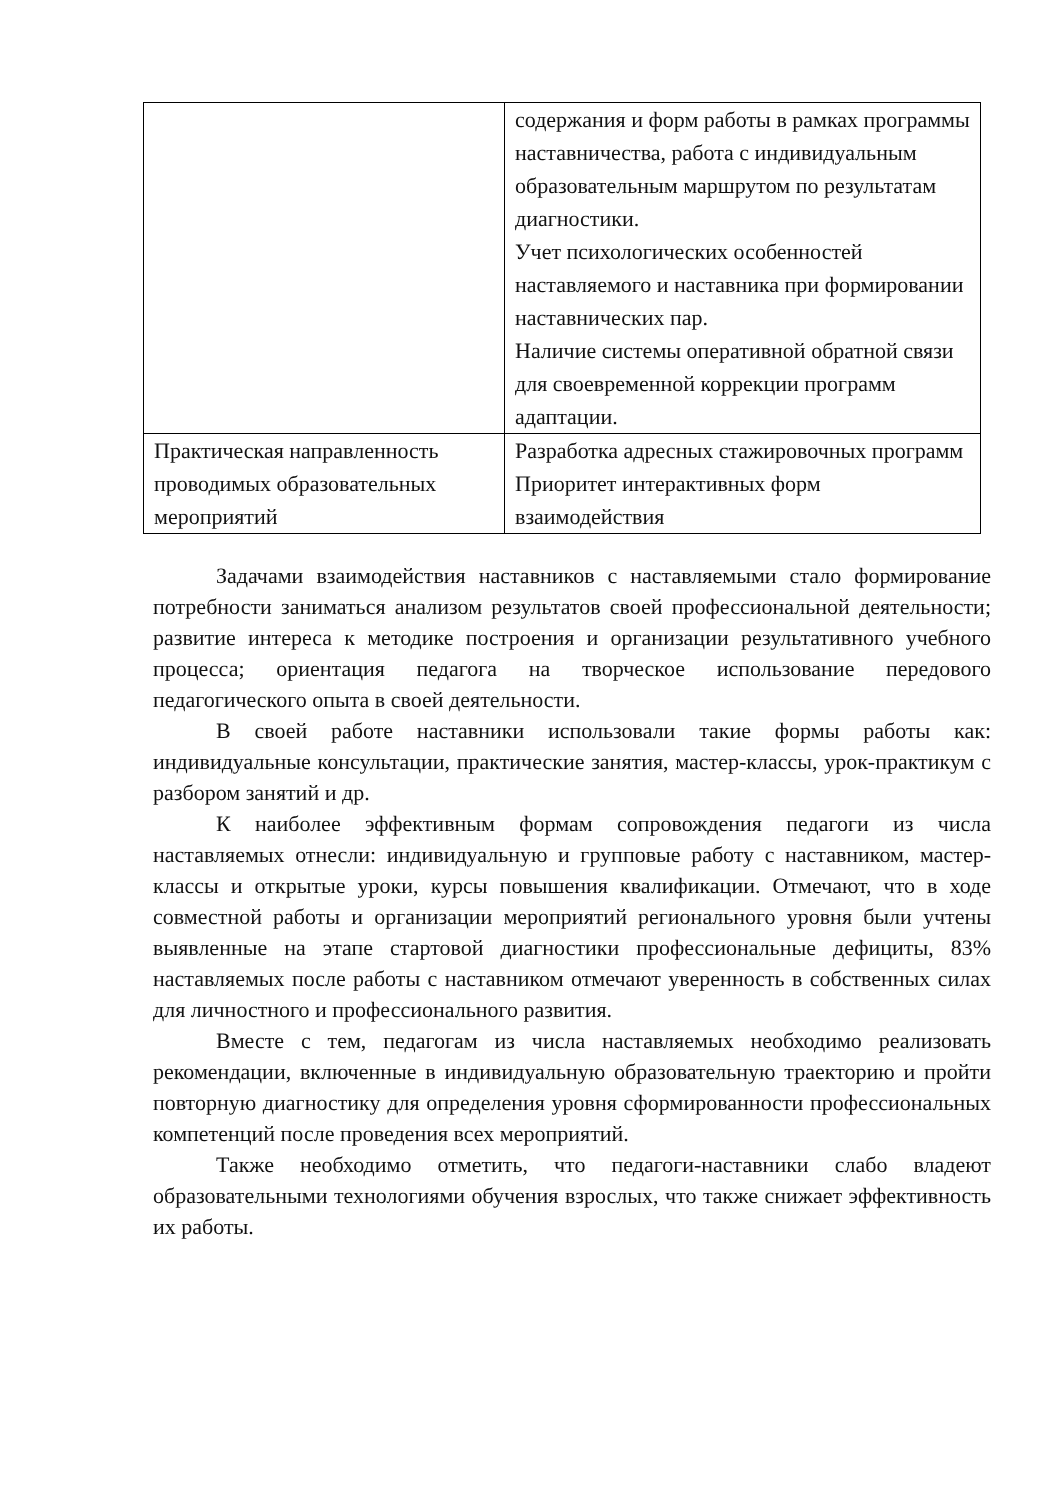| | содержания и форм работы в рамках программы наставничества, работа с индивидуальным образовательным маршрутом по результатам диагностики. Учет психологических особенностей наставляемого и наставника при формировании наставнических пар. Наличие системы оперативной обратной связи для своевременной коррекции программ адаптации. |
| Практическая направленность проводимых образовательных мероприятий | Разработка адресных стажировочных программ Приоритет интерактивных форм взаимодействия |
Задачами взаимодействия наставников с наставляемыми стало формирование потребности заниматься анализом результатов своей профессиональной деятельности; развитие интереса к методике построения и организации результативного учебного процесса; ориентация педагога на творческое использование передового педагогического опыта в своей деятельности.
В своей работе наставники использовали такие формы работы как: индивидуальные консультации, практические занятия, мастер-классы, урок-практикум с разбором занятий и др.
К наиболее эффективным формам сопровождения педагоги из числа наставляемых отнесли: индивидуальную и групповые работу с наставником, мастер-классы и открытые уроки, курсы повышения квалификации. Отмечают, что в ходе совместной работы и организации мероприятий регионального уровня были учтены выявленные на этапе стартовой диагностики профессиональные дефициты, 83% наставляемых после работы с наставником отмечают уверенность в собственных силах для личностного и профессионального развития.
Вместе с тем, педагогам из числа наставляемых необходимо реализовать рекомендации, включенные в индивидуальную образовательную траекторию и пройти повторную диагностику для определения уровня сформированности профессиональных компетенций после проведения всех мероприятий.
Также необходимо отметить, что педагоги-наставники слабо владеют образовательными технологиями обучения взрослых, что также снижает эффективность их работы.